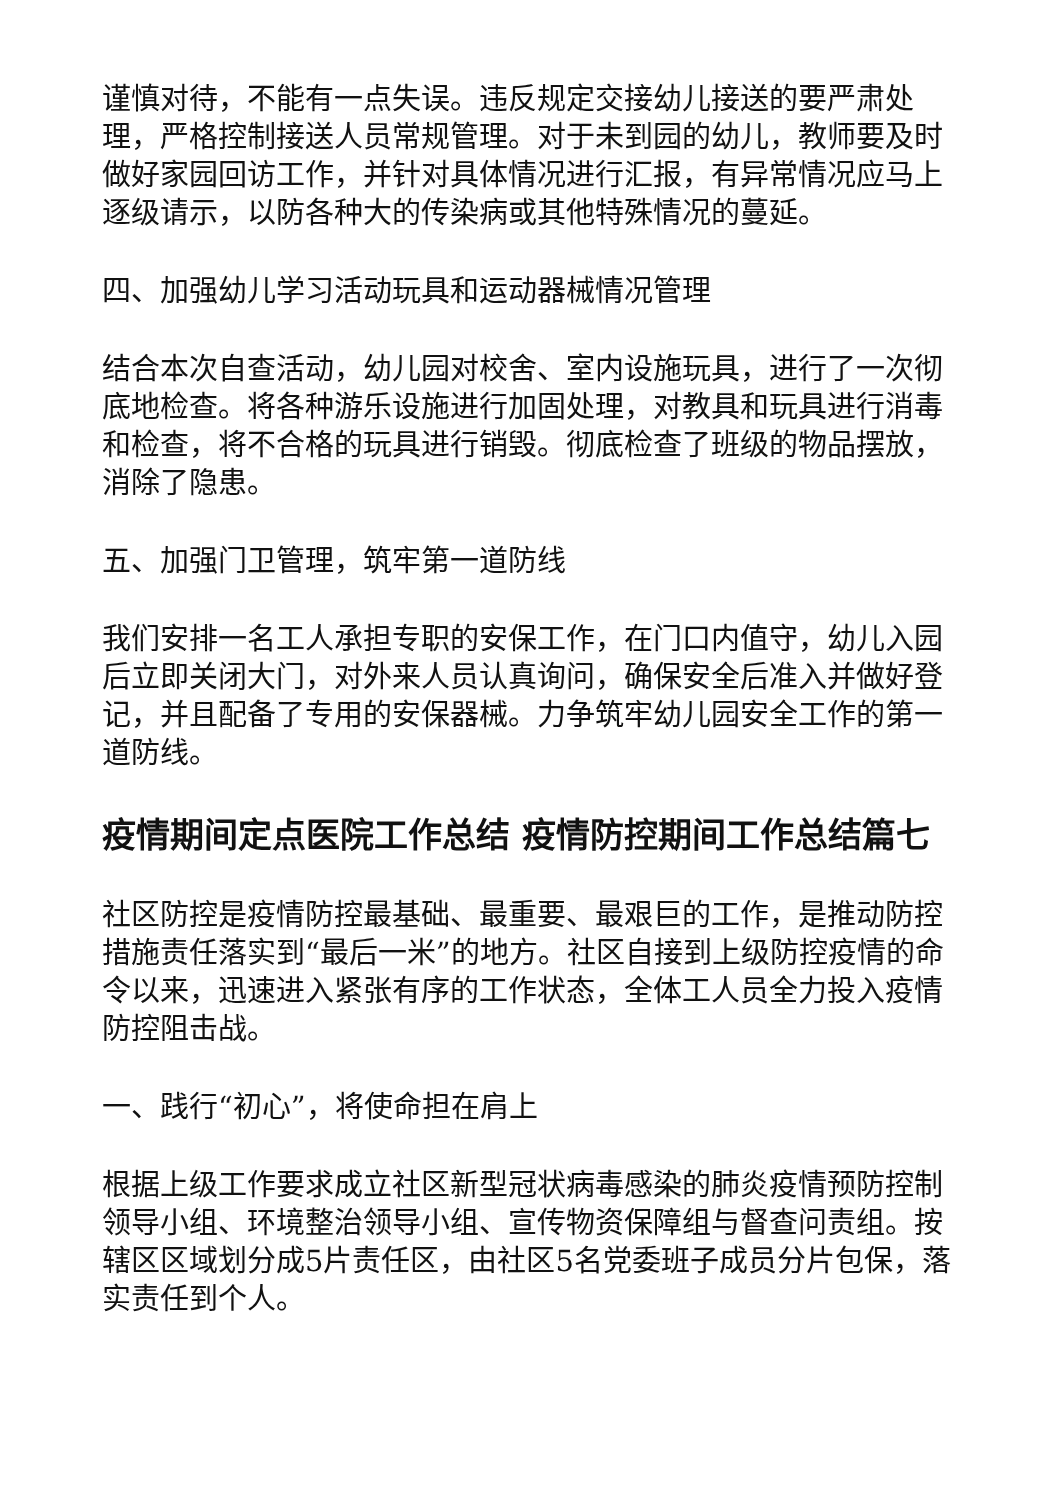谨慎对待，不能有一点失误。违反规定交接幼儿接送的要严肃处理，严格控制接送人员常规管理。对于未到园的幼儿，教师要及时做好家园回访工作，并针对具体情况进行汇报，有异常情况应马上逐级请示，以防各种大的传染病或其他特殊情况的蔓延。
四、加强幼儿学习活动玩具和运动器械情况管理
结合本次自查活动，幼儿园对校舍、室内设施玩具，进行了一次彻底地检查。将各种游乐设施进行加固处理，对教具和玩具进行消毒和检查，将不合格的玩具进行销毁。彻底检查了班级的物品摆放，消除了隐患。
五、加强门卫管理，筑牢第一道防线
我们安排一名工人承担专职的安保工作，在门口内值守，幼儿入园后立即关闭大门，对外来人员认真询问，确保安全后准入并做好登记，并且配备了专用的安保器械。力争筑牢幼儿园安全工作的第一道防线。
疫情期间定点医院工作总结 疫情防控期间工作总结篇七
社区防控是疫情防控最基础、最重要、最艰巨的工作，是推动防控措施责任落实到“最后一米”的地方。社区自接到上级防控疫情的命令以来，迅速进入紧张有序的工作状态，全体工人员全力投入疫情防控阻击战。
一、践行“初心”，将使命担在肩上
根据上级工作要求成立社区新型冠状病毒感染的肺炎疫情预防控制领导小组、环境整治领导小组、宣传物资保障组与督查问责组。按辖区区域划分成5片责任区，由社区5名党委班子成员分片包保，落实责任到个人。